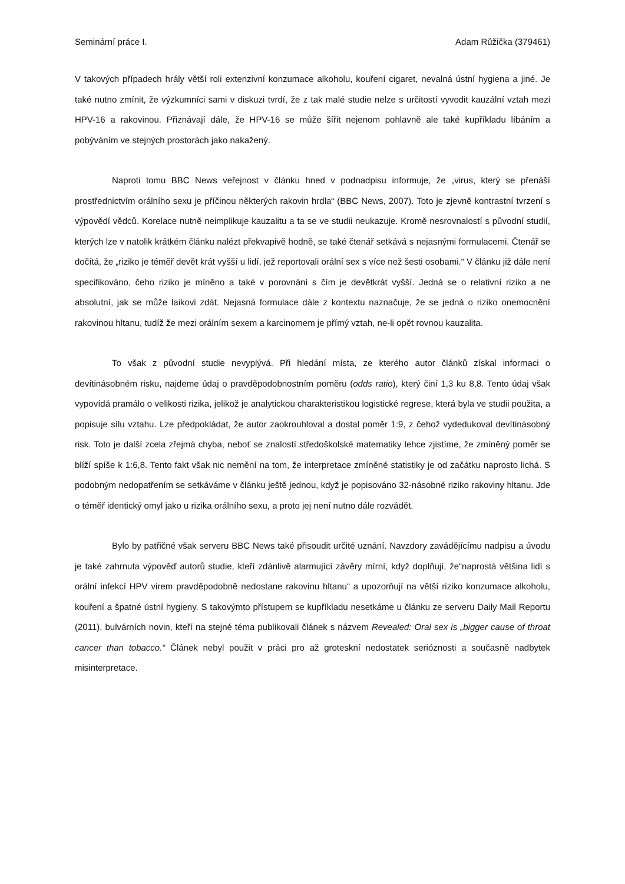Seminární práce I. Adam Růžička (379461)
V takových případech hrály větší roli extenzivní konzumace alkoholu, kouření cigaret, nevalná ústní hygiena a jiné. Je také nutno zmínit, že výzkumníci sami v diskuzi tvrdí, že z tak malé studie nelze s určitostí vyvodit kauzální vztah mezi HPV-16 a rakovinou. Přiznávají dále, že HPV-16 se může šířit nejenom pohlavně ale také kupříkladu líbáním a pobýváním ve stejných prostorách jako nakažený.
Naproti tomu BBC News veřejnost v článku hned v podnadpisu informuje, že „virus, který se přenáší prostřednictvím orálního sexu je příčinou některých rakovin hrdla“ (BBC News, 2007). Toto je zjevně kontrastní tvrzení s výpovědí vědců. Korelace nutně neimplikuje kauzalitu a ta se ve studii neukazuje. Kromě nesrovnalostí s původní studií, kterých lze v natolik krátkém článku nalézt překvapivě hodně, se také čtenář setkává s nejasnými formulacemi. Čtenář se dočítá, že „riziko je téměř devět krát vyšší u lidí, jež reportovali orální sex s více než šesti osobami.“ V článku již dále není specifikováno, čeho riziko je míněno a také v porovnání s čím je devětkrát vyšší. Jedná se o relativní riziko a ne absolutní, jak se může laikovi zdát. Nejasná formulace dále z kontextu naznačuje, že se jedná o riziko onemocnění rakovinou hltanu, tudíž že mezi orálním sexem a karcinomem je přímý vztah, ne-li opět rovnou kauzalita.
To však z původní studie nevyplývá. Při hledání místa, ze kterého autor článků získal informaci o devítinásobném risku, najdeme údaj o pravděpodobnostním poměru (odds ratio), který činí 1,3 ku 8,8. Tento údaj však vypovídá pramálo o velikosti rizika, jelikož je analytickou charakteristikou logistické regrese, která byla ve studii použita, a popisuje sílu vztahu. Lze předpokládat, že autor zaokrouhloval a dostal poměr 1:9, z čehož vydedukoval devítinásobný risk. Toto je další zcela zřejmá chyba, neboť se znalostí středoškolské matematiky lehce zjistíme, že zmíněný poměr se blíží spíše k 1:6,8. Tento fakt však nic nemění na tom, že interpretace zmíněné statistiky je od začátku naprosto lichá. S podobným nedopatřením se setkáváme v článku ještě jednou, když je popisováno 32-násobné riziko rakoviny hltanu. Jde o téměř identický omyl jako u rizika orálního sexu, a proto jej není nutno dále rozvádět.
Bylo by patřičné však serveru BBC News také přisoudit určité uznání. Navzdory zavádějícímu nadpisu a úvodu je také zahrnuta výpověď autorů studie, kteří zdánlivě alarmující závěry mírní, když doplňují, že“naprostá většina lidí s orální infekcí HPV virem pravděpodobně nedostane rakovinu hltanu“ a upozorňují na větší riziko konzumace alkoholu, kouření a špatné ústní hygieny. S takovýmto přístupem se kupříkladu nesetkáme u článku ze serveru Daily Mail Reportu (2011), bulvárních novin, kteří na stejné téma publikovali článek s názvem Revealed: Oral sex is „bigger cause of throat cancer than tobacco.“ Článek nebyl použit v práci pro až groteskní nedostatek serióznosti a současně nadbytek misinterpretace.